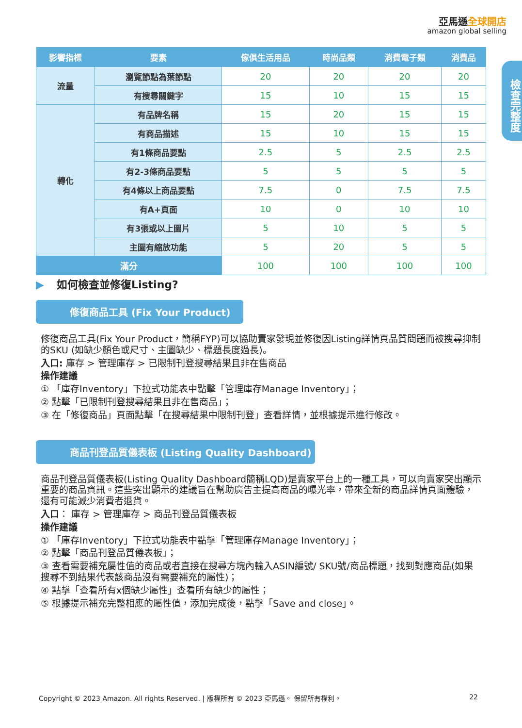亞馬遜全球開店
amazon global selling
檢查完整度
| 影響指標 | 要素 | 傢俱生活用品 | 時尚品類 | 消費電子類 | 消費品 |
| --- | --- | --- | --- | --- | --- |
| 流量 | 瀏覽節點為葉節點 | 20 | 20 | 20 | 20 |
| | 有搜尋關鍵字 | 15 | 10 | 15 | 15 |
| 轉化 | 有品牌名稱 | 15 | 20 | 15 | 15 |
| | 有商品描述 | 15 | 10 | 15 | 15 |
| | 有1條商品要點 | 2.5 | 5 | 2.5 | 2.5 |
| | 有2-3條商品要點 | 5 | 5 | 5 | 5 |
| | 有4條以上商品要點 | 7.5 | 0 | 7.5 | 7.5 |
| | 有A+頁面 | 10 | 0 | 10 | 10 |
| | 有3張或以上圖片 | 5 | 10 | 5 | 5 |
| | 主圖有縮放功能 | 5 | 20 | 5 | 5 |
| 滿分 | | 100 | 100 | 100 | 100 |
▶ 如何檢查並修復Listing?
修復商品工具 (Fix Your Product)
修復商品工具(Fix Your Product，簡稱FYP)可以協助賣家發現並修復因Listing詳情頁品質問題而被搜尋抑制的SKU (如缺少顏色或尺寸、主圖缺少、標題長度過長)。
入口: 庫存 > 管理庫存 > 已限制刊登搜尋結果且非在售商品
操作建議
① 「庫存Inventory」下拉式功能表中點擊「管理庫存Manage Inventory」；
② 點擊「已限制刊登搜尋結果且非在售商品」；
③ 在「修復商品」頁面點擊「在搜尋結果中限制刊登」查看詳情，並根據提示進行修改。
商品刊登品質儀表板 (Listing Quality Dashboard)
商品刊登品質儀表板(Listing Quality Dashboard簡稱LQD)是賣家平台上的一種工具，可以向賣家突出顯示重要的商品資訊。這些突出顯示的建議旨在幫助廣告主提高商品的曝光率，帶來全新的商品詳情頁面體驗，還有可能減少消費者退貨。
入口： 庫存 > 管理庫存 > 商品刊登品質儀表板
操作建議
① 「庫存Inventory」下拉式功能表中點擊「管理庫存Manage Inventory」；
② 點擊「商品刊登品質儀表板」；
③ 查看需要補充屬性值的商品或者直接在搜尋方塊內輸入ASIN編號/ SKU號/商品標題，找到對應商品(如果搜尋不到結果代表該商品沒有需要補充的屬性)；
④ 點擊「查看所有x個缺少屬性」查看所有缺少的屬性；
⑤ 根據提示補充完整相應的屬性值，添加完成後，點擊「Save and close」。
Copyright © 2023 Amazon. All rights Reserved. | 版權所有 © 2023 亞馬遜。 保留所有權利。 22